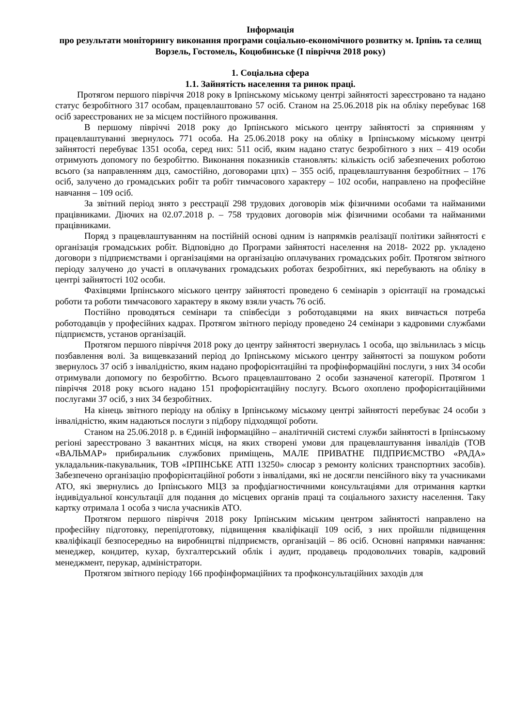Інформація
про результати моніторингу виконання програми соціально-економічного розвитку м. Ірпінь та селищ Ворзель, Гостомель, Коцюбинське (І півріччя 2018 року)
1. Соціальна сфера
1.1. Зайнятість населення та ринок праці.
Протягом першого півріччя 2018 року в Ірпінському міському центрі зайнятості зареєстровано та надано статус безробітного 317 особам, працевлаштовано 57 осіб. Станом на 25.06.2018 рік на обліку перебуває 168 осіб зареєстрованих не за місцем постійного проживання.
В першому півріччі 2018 року до Ірпінського міського центру зайнятості за сприянням у працевлаштуванні звернулось 771 особа. На 25.06.2018 року на обліку в Ірпінському міському центрі зайнятості перебуває 1351 особа, серед них: 511 осіб, яким надано статус безробітного з них – 419 особи отримують допомогу по безробіттю. Виконання показників становлять: кількість осіб забезпечених роботою всього (за направленням дцз, самостійно, договорами цпх) – 355 осіб, працевлаштування безробітних – 176 осіб, залучено до громадських робіт та робіт тимчасового характеру – 102 особи, направлено на професійне навчання – 109 осіб.
За звітний період знято з реєстрації 298 трудових договорів між фізичними особами та найманими працівниками. Діючих на 02.07.2018 р. – 758 трудових договорів між фізичними особами та найманими працівниками.
Поряд з працевлаштуванням на постійній основі одним із напрямків реалізації політики зайнятості є організація громадських робіт. Відповідно до Програми зайнятості населення на 2018- 2022 рр. укладено договори з підприємствами і організаціями на організацію оплачуваних громадських робіт. Протягом звітного періоду залучено до участі в оплачуваних громадських роботах безробітних, які перебувають на обліку в центрі зайнятості 102 особи.
Фахівцями Ірпінського міського центру зайнятості проведено 6 семінарів з орієнтації на громадські роботи та роботи тимчасового характеру в якому взяли участь 76 осіб.
Постійно проводяться семінари та співбесіди з роботодавцями на яких вивчається потреба роботодавців у професійних кадрах. Протягом звітного періоду проведено 24 семінари з кадровими службами підприємств, установ організацій.
Протягом першого півріччя 2018 року до центру зайнятості звернулась 1 особа, що звільнилась з місць позбавлення волі. За вищевказаний період до Ірпінському міського центру зайнятості за пошуком роботи звернулось 37 осіб з інвалідністю, яким надано профорієнтаційні та профінформаційні послуги, з них 34 особи отримували допомогу по безробіттю. Всього працевлаштовано 2 особи зазначеної категорії. Протягом 1 півріччя 2018 року всього надано 151 профорієнтаційну послугу. Всього охоплено профорієнтаційними послугами 37 осіб, з них 34 безробітних.
На кінець звітного періоду на обліку в Ірпінському міському центрі зайнятості перебуває 24 особи з інвалідністю, яким надаються послуги з підбору підходящої роботи.
Станом на 25.06.2018 р. в Єдиній інформаційно – аналітичній системі служби зайнятості в Ірпінському регіоні зареєстровано 3 вакантних місця, на яких створені умови для працевлаштування інвалідів (ТОВ «ВАЛЬМАР» прибиральник службових приміщень, МАЛЕ ПРИВАТНЕ ПІДПРИЄМСТВО «РАДА» укладальник-пакувальник, ТОВ «ІРПІНСЬКЕ АТП 13250» слюсар з ремонту колісних транспортних засобів). Забезпечено організацію профорієнтаційної роботи з інвалідами, які не досягли пенсійного віку та учасниками АТО, які звернулись до Ірпінського МЦЗ за профдіагностичними консультаціями для отримання картки індивідуальної консультації для подання до місцевих органів праці та соціального захисту населення. Таку картку отримала 1 особа з числа учасників АТО.
Протягом першого півріччя 2018 року Ірпінським міським центром зайнятості направлено на професійну підготовку, перепідготовку, підвищення кваліфікації 109 осіб, з них пройшли підвищення кваліфікації безпосередньо на виробництві підприємств, організацій – 86 осіб. Основні напрямки навчання: менеджер, кондитер, кухар, бухгалтерський облік і аудит, продавець продовольчих товарів, кадровий менеджмент, перукар, адміністратори.
Протягом звітного періоду 166 профінформаційних та профконсультаційних заходів для